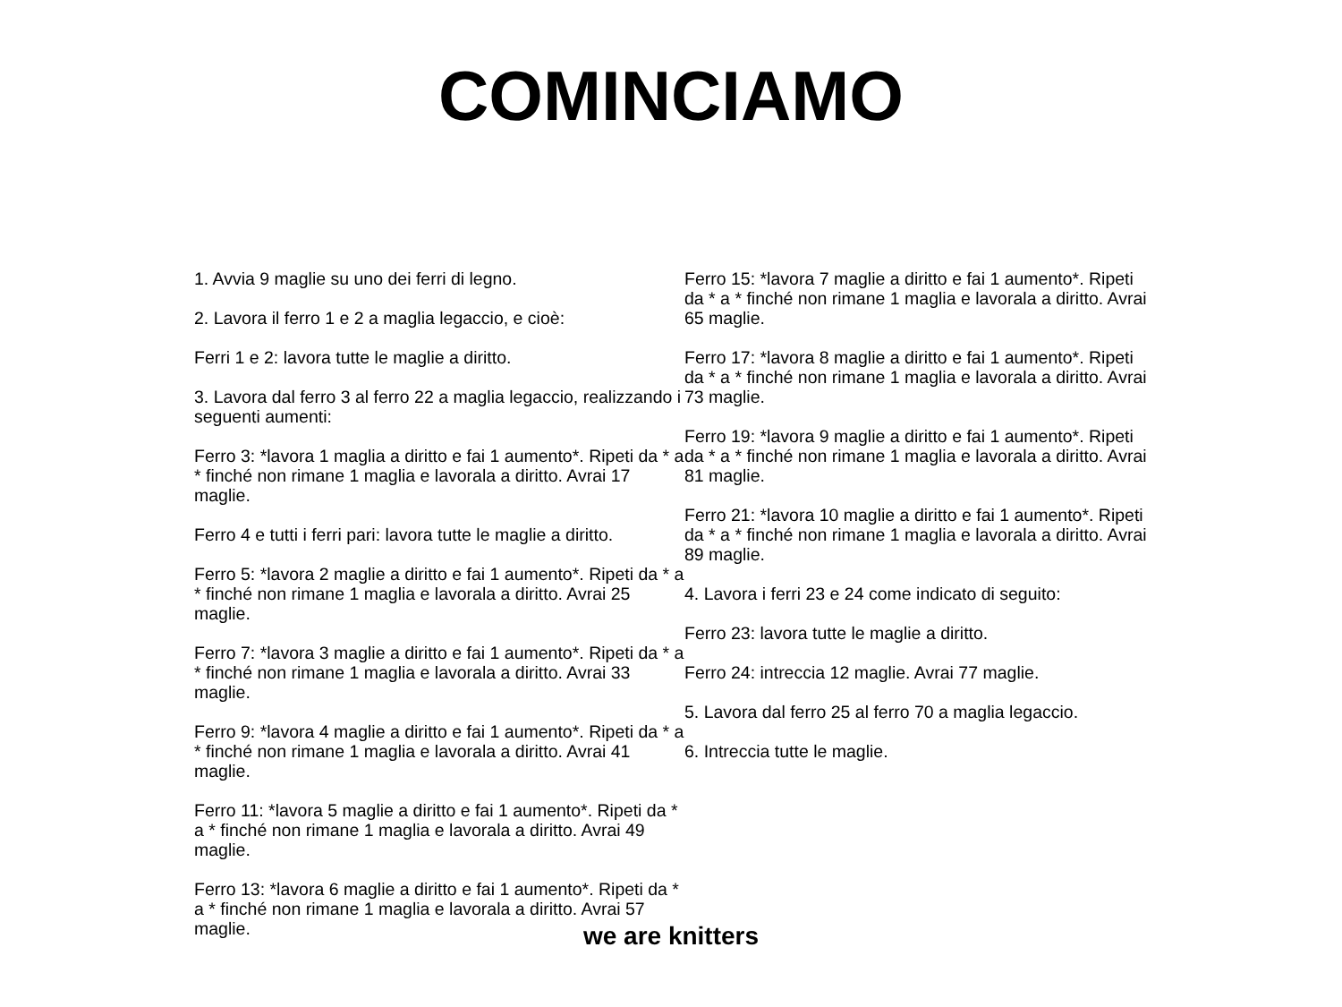COMINCIAMO
1. Avvia 9 maglie su uno dei ferri di legno.
2. Lavora il ferro 1 e 2 a maglia legaccio, e cioè:
Ferri 1 e 2: lavora tutte le maglie a diritto.
3. Lavora dal ferro 3 al ferro 22 a maglia legaccio, realizzando i seguenti aumenti:
Ferro 3: *lavora 1 maglia a diritto e fai 1 aumento*. Ripeti da * a * finché non rimane 1 maglia e lavorala a diritto. Avrai 17 maglie.
Ferro 4 e tutti i ferri pari: lavora tutte le maglie a diritto.
Ferro 5: *lavora 2 maglie a diritto e fai 1 aumento*. Ripeti da * a * finché non rimane 1 maglia e lavorala a diritto. Avrai 25 maglie.
Ferro 7: *lavora 3 maglie a diritto e fai 1 aumento*. Ripeti da * a * finché non rimane 1 maglia e lavorala a diritto. Avrai 33 maglie.
Ferro 9: *lavora 4 maglie a diritto e fai 1 aumento*. Ripeti da * a * finché non rimane 1 maglia e lavorala a diritto. Avrai 41 maglie.
Ferro 11: *lavora 5 maglie a diritto e fai 1 aumento*. Ripeti da * a * finché non rimane 1 maglia e lavorala a diritto. Avrai 49 maglie.
Ferro 13: *lavora 6 maglie a diritto e fai 1 aumento*. Ripeti da * a * finché non rimane 1 maglia e lavorala a diritto. Avrai 57 maglie.
Ferro 15: *lavora 7 maglie a diritto e fai 1 aumento*. Ripeti da * a * finché non rimane 1 maglia e lavorala a diritto. Avrai 65 maglie.
Ferro 17: *lavora 8 maglie a diritto e fai 1 aumento*. Ripeti da * a * finché non rimane 1 maglia e lavorala a diritto. Avrai 73 maglie.
Ferro 19: *lavora 9 maglie a diritto e fai 1 aumento*. Ripeti da * a * finché non rimane 1 maglia e lavorala a diritto. Avrai 81 maglie.
Ferro 21: *lavora 10 maglie a diritto e fai 1 aumento*. Ripeti da * a * finché non rimane 1 maglia e lavorala a diritto. Avrai 89 maglie.
4. Lavora i ferri 23 e 24 come indicato di seguito:
Ferro 23: lavora tutte le maglie a diritto.
Ferro 24: intreccia 12 maglie. Avrai 77 maglie.
5. Lavora dal ferro 25 al ferro 70 a maglia legaccio.
6. Intreccia tutte le maglie.
we are knitters